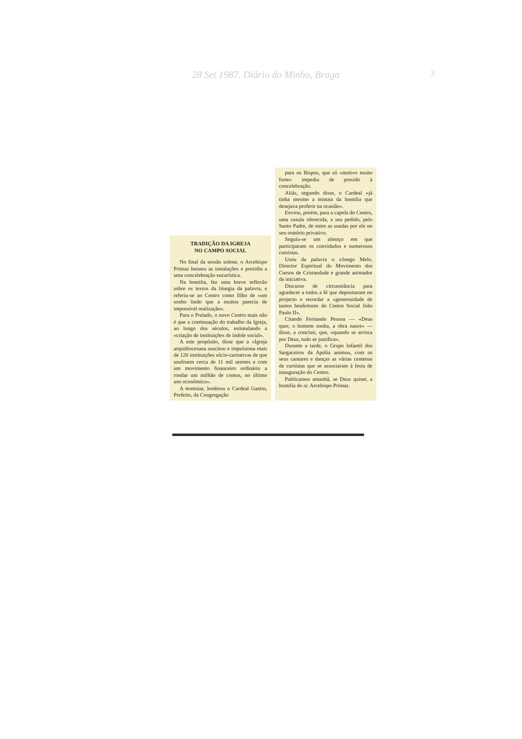28 Set 1987. Diário do Minho, Braga
3
TRADIÇÃO DA IGREJA
NO CAMPO SOCIAL
No final da sessão solene, o Arcebispo Primaz benzeu as instalações e presidiu a uma concelebração eucarística.
Na homilia, fez uma breve reflexão sobre os textos da liturgia da palavra, e referiu-se ao Centro como filho de «um sonho lindo que a muitos parecia de impossível realização».
Para o Prelado, o novo Centro mais não é que a continuação do trabalho da Igreja, ao longo dos séculos, estimulando a «criação de instituições de índole social».
A este propósito, disse que a «Igreja arquidiocesana suscitou e impulsiona mais de 120 instituições sócio-caritativas de que usufruem cerca de 11 mil utentes e com um movimento financeiro ordinário a rondar um milhão de contos, no último ano económico».
A terminar, lembrou o Cardeal Gantin, Prefeito, da Congregação
para os Bispos, que só «motivo muito forte» impediu de presidir à concelebração.
Aliás, segundo disse, o Cardeal «já tinha mesmo a minuta da homilia que desejava proferir na ocasião».
Enviou, porém, para a capela do Centro, uma casula oferecida, a seu pedido, pelo Santo Padre, de entre as usadas por ele no seu oratório privativo.
Seguiu-se um almoço em que participaram os convidados e numerosos cursistas.
Usou da palavra o cónego Melo, Director Espiritual do Movimento dos Cursos de Cristandade e grande animador da iniciativa.
Discurso de circunstância para agradecer a todos a fé que depositaram no projecto e recordar a «generosidade de tantos benfeitores do Centro Social João Paulo II».
Citando Fernando Pessoa — «Deus quer, o homem sonha, a obra nasce» — disse, a concluir, que, «quando se arrisca por Deus, tudo se justifica».
Durante a tarde, o Grupo Infantil dos Sargaceiros da Apúlia animou, com os seus cantares e danças as várias centenas de cursistas que se associaram à festa de inauguração do Centro.
Publicamos amanhã, se Deus quiser, a homilia do sr. Arcebispo Primaz.